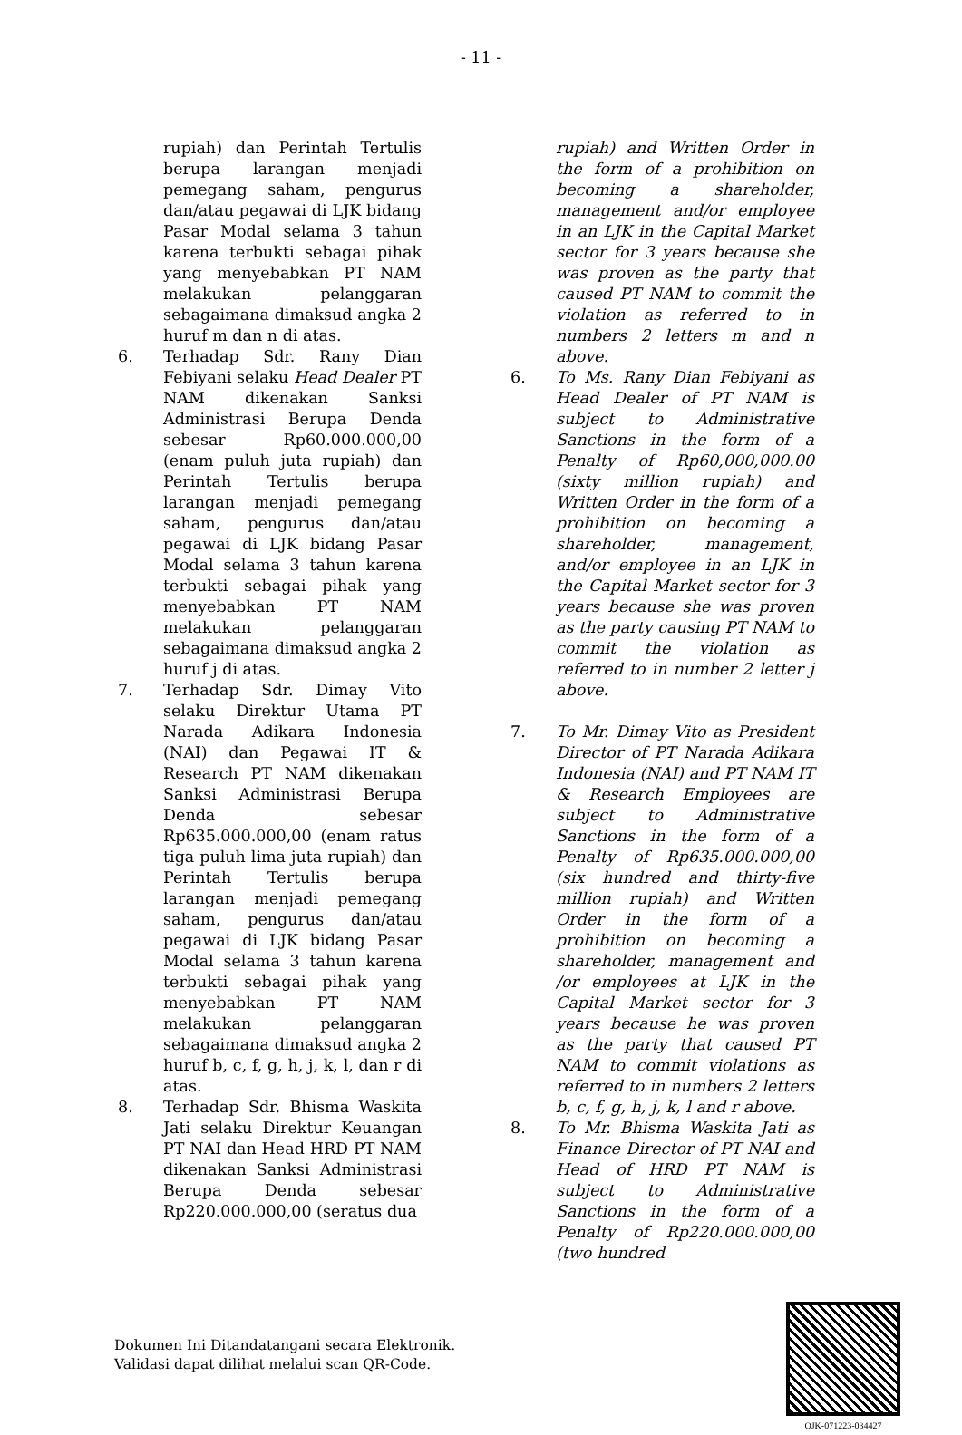- 11 -
rupiah) dan Perintah Tertulis berupa larangan menjadi pemegang saham, pengurus dan/atau pegawai di LJK bidang Pasar Modal selama 3 tahun karena terbukti sebagai pihak yang menyebabkan PT NAM melakukan pelanggaran sebagaimana dimaksud angka 2 huruf m dan n di atas.
6. Terhadap Sdr. Rany Dian Febiyani selaku Head Dealer PT NAM dikenakan Sanksi Administrasi Berupa Denda sebesar Rp60.000.000,00 (enam puluh juta rupiah) dan Perintah Tertulis berupa larangan menjadi pemegang saham, pengurus dan/atau pegawai di LJK bidang Pasar Modal selama 3 tahun karena terbukti sebagai pihak yang menyebabkan PT NAM melakukan pelanggaran sebagaimana dimaksud angka 2 huruf j di atas.
7. Terhadap Sdr. Dimay Vito selaku Direktur Utama PT Narada Adikara Indonesia (NAI) dan Pegawai IT & Research PT NAM dikenakan Sanksi Administrasi Berupa Denda sebesar Rp635.000.000,00 (enam ratus tiga puluh lima juta rupiah) dan Perintah Tertulis berupa larangan menjadi pemegang saham, pengurus dan/atau pegawai di LJK bidang Pasar Modal selama 3 tahun karena terbukti sebagai pihak yang menyebabkan PT NAM melakukan pelanggaran sebagaimana dimaksud angka 2 huruf b, c, f, g, h, j, k, l, dan r di atas.
8. Terhadap Sdr. Bhisma Waskita Jati selaku Direktur Keuangan PT NAI dan Head HRD PT NAM dikenakan Sanksi Administrasi Berupa Denda sebesar Rp220.000.000,00 (seratus dua
rupiah) and Written Order in the form of a prohibition on becoming a shareholder, management and/or employee in an LJK in the Capital Market sector for 3 years because she was proven as the party that caused PT NAM to commit the violation as referred to in numbers 2 letters m and n above.
6. To Ms. Rany Dian Febiyani as Head Dealer of PT NAM is subject to Administrative Sanctions in the form of a Penalty of Rp60,000,000.00 (sixty million rupiah) and Written Order in the form of a prohibition on becoming a shareholder, management, and/or employee in an LJK in the Capital Market sector for 3 years because she was proven as the party causing PT NAM to commit the violation as referred to in number 2 letter j above.
7. To Mr. Dimay Vito as President Director of PT Narada Adikara Indonesia (NAI) and PT NAM IT & Research Employees are subject to Administrative Sanctions in the form of a Penalty of Rp635.000.000,00 (six hundred and thirty-five million rupiah) and Written Order in the form of a prohibition on becoming a shareholder, management and /or employees at LJK in the Capital Market sector for 3 years because he was proven as the party that caused PT NAM to commit violations as referred to in numbers 2 letters b, c, f, g, h, j, k, l and r above.
8. To Mr. Bhisma Waskita Jati as Finance Director of PT NAI and Head of HRD PT NAM is subject to Administrative Sanctions in the form of a Penalty of Rp220.000.000,00 (two hundred
Dokumen Ini Ditandatangani secara Elektronik.
Validasi dapat dilihat melalui scan QR-Code.
OJK-071223-034427